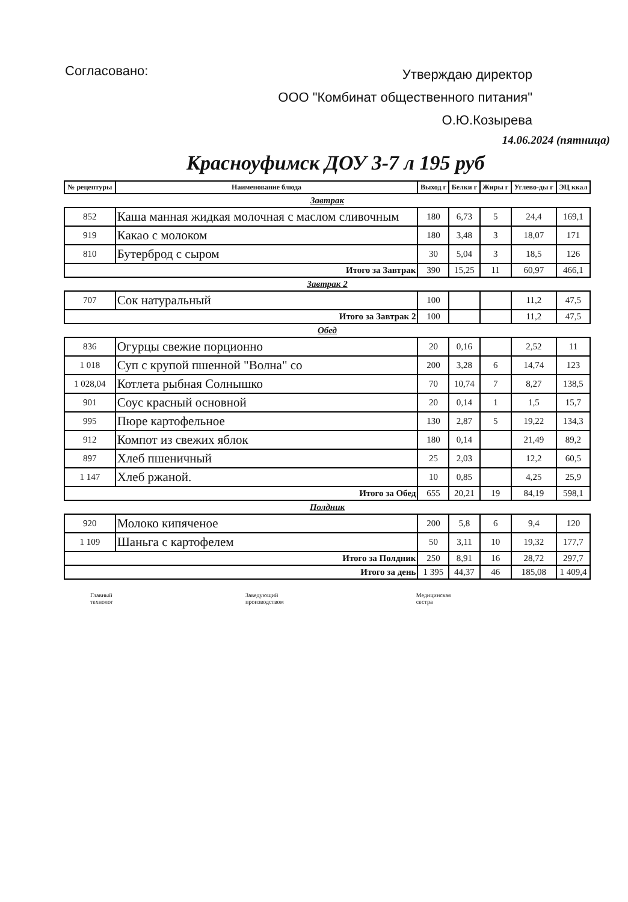Согласовано:
Утверждаю директор
ООО "Комбинат общественного питания"
О.Ю.Козырева
14.06.2024 (пятница)
Красноуфимск ДОУ 3-7 л 195 руб
| № рецептуры | Наименование блюда | Выход г | Белки г | Жиры г | Углево-ды г | ЭЦ ккал |
| --- | --- | --- | --- | --- | --- | --- |
| Завтрак | | | | | | |
| 852 | Каша манная жидкая молочная с маслом сливочным | 180 | 6,73 | 5 | 24,4 | 169,1 |
| 919 | Какао с молоком | 180 | 3,48 | 3 | 18,07 | 171 |
| 810 | Бутерброд с сыром | 30 | 5,04 | 3 | 18,5 | 126 |
| Итого за Завтрак | | 390 | 15,25 | 11 | 60,97 | 466,1 |
| Завтрак 2 | | | | | | |
| 707 | Сок натуральный | 100 | | | 11,2 | 47,5 |
| Итого за Завтрак 2 | | 100 | | | 11,2 | 47,5 |
| Обед | | | | | | |
| 836 | Огурцы свежие порционно | 20 | 0,16 | | 2,52 | 11 |
| 1 018 | Суп с крупой пшенной "Волна" со | 200 | 3,28 | 6 | 14,74 | 123 |
| 1 028,04 | Котлета рыбная Солнышко | 70 | 10,74 | 7 | 8,27 | 138,5 |
| 901 | Соус красный основной | 20 | 0,14 | 1 | 1,5 | 15,7 |
| 995 | Пюре картофельное | 130 | 2,87 | 5 | 19,22 | 134,3 |
| 912 | Компот из свежих яблок | 180 | 0,14 | | 21,49 | 89,2 |
| 897 | Хлеб пшеничный | 25 | 2,03 | | 12,2 | 60,5 |
| 1 147 | Хлеб ржаной. | 10 | 0,85 | | 4,25 | 25,9 |
| Итого за Обед | | 655 | 20,21 | 19 | 84,19 | 598,1 |
| Полдник | | | | | | |
| 920 | Молоко кипяченое | 200 | 5,8 | 6 | 9,4 | 120 |
| 1 109 | Шаньга с картофелем | 50 | 3,11 | 10 | 19,32 | 177,7 |
| Итого за Полдник | | 250 | 8,91 | 16 | 28,72 | 297,7 |
| Итого за день | | 1 395 | 44,37 | 46 | 185,08 | 1 409,4 |
Главный
технолог
Заведующий
производством
Медицинская
сестра